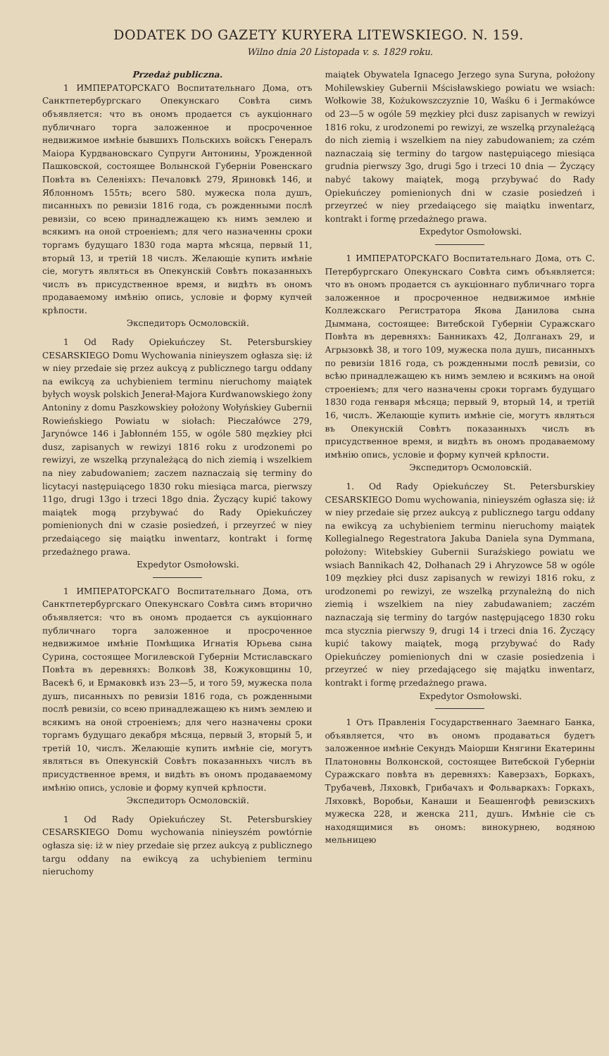DODATEK DO GAZETY KURYERA LITEWSKIEGO. N. 159.
Wilno dnia 20 Listopada v. s. 1829 roku.
Przedaż publiczna.
1 ИМПЕРАТОРСКАГО Воспитательнаго Дома, отъ Санктпетербургскаго Опекунскаго Совѣта симъ объявляется: что въ ономъ продается съ аукціоннаго публичнаго торга заложенное и просроченное недвижимое имѣніе бывшихъ Польскихъ войскъ Генералъ Маіора Курдвановскаго Супруги Антонины, Урожденной Пашковской, состоящее Волынской Губерніи Ровенскаго Повѣта въ Селеніяхъ: Печаловкѣ 279, Яриновкѣ 146, и Яблонномъ 155ть; всего 580. мужеска пола душъ, писанныхъ по ревизіи 1816 года, съ рожденными послѣ ревизіи, со всею принадлежащею къ нимъ землею и всякимъ на оной строеніемъ; для чего назначенны сроки торгамъ будущаго 1830 года марта мѣсяца, первый 11, вторый 13, и третій 18 числъ. Желающіе купить имѣніе сіе, могутъ являться въ Опекунскій Совѣтъ показанныхъ числъ въ присудственное время, и видѣть въ ономъ продаваемому имѣнію опись, условіе и форму купчей крѣпости.
Экспедиторъ Осмоловскій.
1 Od Rady Opiekuńczey St. Petersburskiey CESARSKIEGO Domu Wychowania ninieyszem ogłasza się: iż w niey przedaie się przez aukcyą z publicznego targu oddany na ewikcyą za uchybieniem terminu nieruchomy maiątek byłych woysk polskich Jenerał-Majora Kurdwanowskiego żony Antoniny z domu Paszkowskiey położony Wołyńskiey Gubernii Rowieńskiego Powiatu w siołach: Pieczałówce 279, Jarynówce 146 i Jabłonném 155, w ogóle 580 męzkiey płci dusz, zapisanych w rewizyi 1816 roku z urodzonemi po rewizyi, ze wszelką przynależącą do nich ziemią i wszelkiem na niey zabudowaniem; zaczem naznaczaią się terminy do licytacyi następuiącego 1830 roku miesiąca marca, pierwszy 11go, drugi 13go i trzeci 18go dnia. Życzący kupić takowy maiątek mogą przybywać do Rady Opiekuńczey pomienionych dni w czasie posiedzeń, i przeyrzeć w niey przedaiącego się maiątku inwentarz, kontrakt i formę przedażnego prawa.
Expedytor Osmołowski.
1 ИМПЕРАТОРСКАГО Воспитательнаго Дома, отъ Санктпетербургскаго Опекунскаго Совѣта симъ вторично объявляется: что въ ономъ продается съ аукціоннаго публичнаго торга заложенное и просроченное недвижимое имѣніе Помѣщика Игнатія Юрьева сына Сурина, состоящее Могилевской Губерніи Мстиславскаго Повѣта въ деревняхъ: Волковѣ 38, Кожуковщины 10, Васекѣ 6, и Ермаковкѣ изъ 23—5, и того 59, мужеска пола душъ, писанныхъ по ревизіи 1816 года, съ рожденными послѣ ревизіи, со всею принадлежащею къ нимъ землею и всякимъ на оной строеніемъ; для чего назначены сроки торгамъ будущаго декабря мѣсяца, первый 3, вторый 5, и третій 10, числъ. Желающіе купить имѣніе сіе, могутъ являться въ Опекунскій Совѣтъ показанныхъ числъ въ присудственное время, и видѣть въ ономъ продаваемому имѣнію опись, условіе и форму купчей крѣпости.
Экспедиторъ Осмоловскій.
1 Od Rady Opiekuńczey St. Petersburskiey CESARSKIEGO Domu wychowania ninieyszém powtórnie ogłasza się: iż w niey przedaie się przez aukcyą z publicznego targu oddany na ewikcyą za uchybieniem terminu nieruchomy
maiątek Obywatela Ignacego Jerzego syna Suryna, położony Mohilewskiey Gubernii Mścisławskiego powiatu we wsiach: Wołkowie 38, Kożukowszczyznie 10, Waśku 6 i Jermakówce od 23—5 w ogóle 59 męzkiey płci dusz zapisanych w rewizyi 1816 roku, z urodzonemi po rewizyi, ze wszelką przynależącą do nich ziemią i wszelkiem na niey zabudowaniem; za czém naznaczaią się terminy do targow następuiącego miesiąca grudnia pierwszy 3go, drugi 5go i trzeci 10 dnia — Życzący nabyć takowy maiątek, mogą przybywać do Rady Opiekuńczey pomienionych dni w czasie posiedzeń i przeyrzeć w niey przedaiącego się maiątku inwentarz, kontrakt i formę przedażnego prawa.
Expedytor Osmołowski.
1 ИМПЕРАТОРСКАГО Воспитательнаго Дома, отъ С. Петербургскаго Опекунскаго Совѣта симъ объявляется: что въ ономъ продается съ аукціоннаго публичнаго торга заложенное и просроченное недвижимое имѣніе Коллежскаго Регистратора Якова Данилова сына Дыммана, состоящее: Витебской Губерніи Суражскаго Повѣта въ деревняхъ: Банникахъ 42, Долганахъ 29, и Агрызовкѣ 38, и того 109, мужеска пола душъ, писанныхъ по ревизіи 1816 года, съ рожденными послѣ ревизіи, со всѣю принадлежащею къ нимъ землею и всякимъ на оной строеніемъ; для чего назначены сроки торгамъ будущаго 1830 года генваря мѣсяца; первый 9, вторый 14, и третій 16, числъ. Желающіе купить имѣніе сіе, могутъ являться въ Опекунскій Совѣтъ показанныхъ числъ въ присудственное время, и видѣть въ ономъ продаваемому имѣнію опись, условіе и форму купчей крѣпости.
Экспедиторъ Осмоловскій.
1. Od Rady Opiekuńczey St. Petersburskiey CESARSKIEGO Domu wychowania, niniеyszém ogłasza się: iż w niey przedaie się przez aukcyą z publicznego targu oddany na ewikcyą za uchybieniem terminu nieruchomy maiątek Kollegialnego Regestratora Jakuba Daniela syna Dymmana, położony: Witebskiey Gubernii Suraźskiego powiatu we wsiach Bannikach 42, Dołhanach 29 i Ahryzowce 58 w ogóle 109 męzkiey płci dusz zapisanych w rewizyi 1816 roku, z urodzonemi po rewizyi, ze wszelką przynależną do nich ziemią i wszelkiem na niey zabudawaniem; zaczém naznaczają się terminy do targów następującego 1830 roku mca stycznia pierwszy 9, drugi 14 i trzeci dnia 16. Życzący kupić takowy maiątek, mogą przybywać do Rady Opiekuńczey pomienionych dni w czasie posiedzenia i przeyrzeć w niey przedającego się majątku inwentarz, kontrakt i formę przedażnego prawa.
Expedytor Osmołowski.
1 Отъ Правленія Государственнаго Заемнаго Банка, объявляется, что въ ономъ продаваться будетъ заложенное имѣніе Секундъ Маіорши Княгини Екатерины Платоновны Волконской, состоящее Витебской Губерніи Суражскаго повѣта въ деревняхъ: Каверзахъ, Боркахъ, Трубачевѣ, Ляховкѣ, Грибачахъ и Фольваркахъ: Горкахъ, Ляховкѣ, Воробьи, Канаши и Беашенгофѣ ревизскихъ мужеска 228, и женска 211, душъ. Имѣніе сіе съ находящимися въ ономъ: винокурнею, водяною мельницею